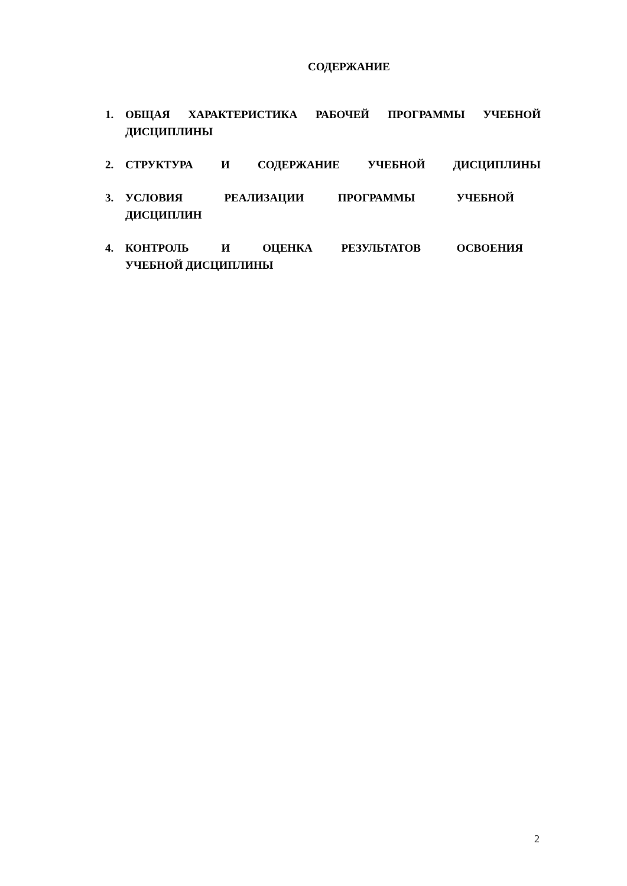СОДЕРЖАНИЕ
1. ОБЩАЯ ХАРАКТЕРИСТИКА РАБОЧЕЙ ПРОГРАММЫ УЧЕБНОЙ ДИСЦИПЛИНЫ
2. СТРУКТУРА И СОДЕРЖАНИЕ УЧЕБНОЙ ДИСЦИПЛИНЫ
3. УСЛОВИЯ РЕАЛИЗАЦИИ ПРОГРАММЫ УЧЕБНОЙ ДИСЦИПЛИН
4. КОНТРОЛЬ И ОЦЕНКА РЕЗУЛЬТАТОВ ОСВОЕНИЯ УЧЕБНОЙ ДИСЦИПЛИНЫ
2